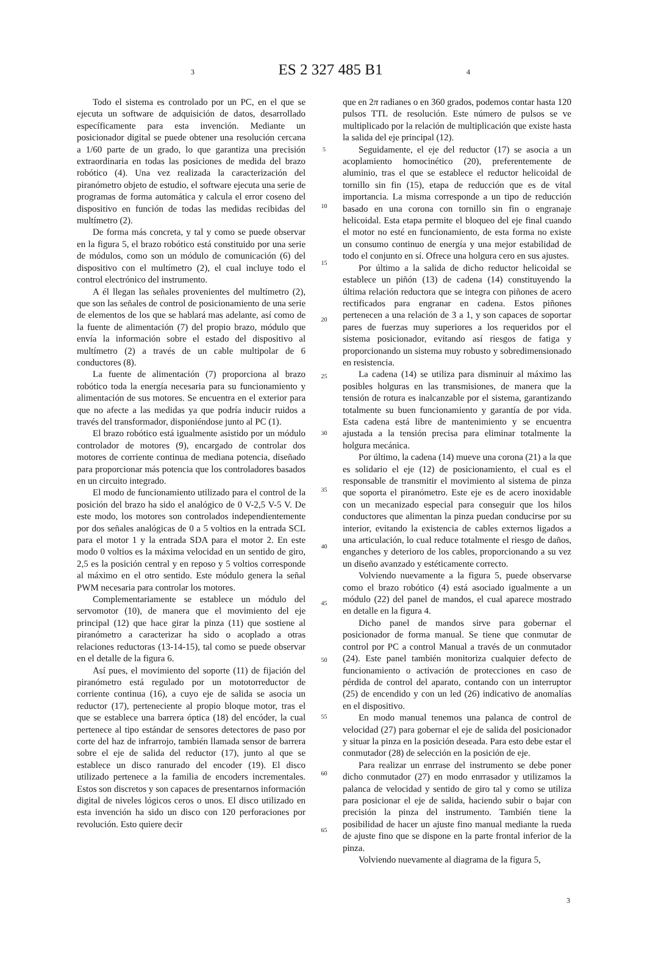3
ES 2 327 485 B1
4
Todo el sistema es controlado por un PC, en el que se ejecuta un software de adquisición de datos, desarrollado específicamente para esta invención. Mediante un posicionador digital se puede obtener una resolución cercana a 1/60 parte de un grado, lo que garantiza una precisión extraordinaria en todas las posiciones de medida del brazo robótico (4). Una vez realizada la caracterización del piranómetro objeto de estudio, el software ejecuta una serie de programas de forma automática y calcula el error coseno del dispositivo en función de todas las medidas recibidas del multímetro (2).
De forma más concreta, y tal y como se puede observar en la figura 5, el brazo robótico está constituido por una serie de módulos, como son un módulo de comunicación (6) del dispositivo con el multímetro (2), el cual incluye todo el control electrónico del instrumento.
A él llegan las señales provenientes del multímetro (2), que son las señales de control de posicionamiento de una serie de elementos de los que se hablará mas adelante, así como de la fuente de alimentación (7) del propio brazo, módulo que envía la información sobre el estado del dispositivo al multímetro (2) a través de un cable multipolar de 6 conductores (8).
La fuente de alimentación (7) proporciona al brazo robótico toda la energía necesaria para su funcionamiento y alimentación de sus motores. Se encuentra en el exterior para que no afecte a las medidas ya que podría inducir ruidos a través del transformador, disponiéndose junto al PC (1).
El brazo robótico está igualmente asistido por un módulo controlador de motores (9), encargado de controlar dos motores de corriente continua de mediana potencia, diseñado para proporcionar más potencia que los controladores basados en un circuito integrado.
El modo de funcionamiento utilizado para el control de la posición del brazo ha sido el analógico de 0 V-2,5 V-5 V. De este modo, los motores son controlados independientemente por dos señales analógicas de 0 a 5 voltios en la entrada SCL para el motor 1 y la entrada SDA para el motor 2. En este modo 0 voltios es la máxima velocidad en un sentido de giro, 2,5 es la posición central y en reposo y 5 voltios corresponde al máximo en el otro sentido. Este módulo genera la señal PWM necesaria para controlar los motores.
Complementariamente se establece un módulo del servomotor (10), de manera que el movimiento del eje principal (12) que hace girar la pinza (11) que sostiene al piranómetro a caracterizar ha sido o acoplado a otras relaciones reductoras (13-14-15), tal como se puede observar en el detalle de la figura 6.
Así pues, el movimiento del soporte (11) de fijación del piranómetro está regulado por un mototorreductor de corriente continua (16), a cuyo eje de salida se asocia un reductor (17), perteneciente al propio bloque motor, tras el que se establece una barrera óptica (18) del encóder, la cual pertenece al tipo estándar de sensores detectores de paso por corte del haz de infrarrojo, también llamada sensor de barrera sobre el eje de salida del reductor (17), junto al que se establece un disco ranurado del encoder (19). El disco utilizado pertenece a la familia de encoders incrementales. Estos son discretos y son capaces de presentarnos información digital de niveles lógicos ceros o unos. El disco utilizado en esta invención ha sido un disco con 120 perforaciones por revolución. Esto quiere decir
5
10
15
20
25
30
35
40
45
50
55
60
65
que en 2π radianes o en 360 grados, podemos contar hasta 120 pulsos TTL de resolución. Este número de pulsos se ve multiplicado por la relación de multiplicación que existe hasta la salida del eje principal (12).
Seguidamente, el eje del reductor (17) se asocia a un acoplamiento homocinético (20), preferentemente de aluminio, tras el que se establece el reductor helicoidal de tornillo sin fin (15), etapa de reducción que es de vital importancia. La misma corresponde a un tipo de reducción basado en una corona con tornillo sin fin o engranaje helicoidal. Esta etapa permite el bloqueo del eje final cuando el motor no esté en funcionamiento, de esta forma no existe un consumo continuo de energía y una mejor estabilidad de todo el conjunto en sí. Ofrece una holgura cero en sus ajustes.
Por último a la salida de dicho reductor helicoidal se establece un piñón (13) de cadena (14) constituyendo la última relación reductora que se integra con piñones de acero rectificados para engranar en cadena. Estos piñones pertenecen a una relación de 3 a 1, y son capaces de soportar pares de fuerzas muy superiores a los requeridos por el sistema posicionador, evitando así riesgos de fatiga y proporcionando un sistema muy robusto y sobredimensionado en resistencia.
La cadena (14) se utiliza para disminuir al máximo las posibles holguras en las transmisiones, de manera que la tensión de rotura es inalcanzable por el sistema, garantizando totalmente su buen funcionamiento y garantía de por vida. Esta cadena está libre de mantenimiento y se encuentra ajustada a la tensión precisa para eliminar totalmente la holgura mecánica.
Por último, la cadena (14) mueve una corona (21) a la que es solidario el eje (12) de posicionamiento, el cual es el responsable de transmitir el movimiento al sistema de pinza que soporta el piranómetro. Este eje es de acero inoxidable con un mecanizado especial para conseguir que los hilos conductores que alimentan la pinza puedan conducirse por su interior, evitando la existencia de cables externos ligados a una articulación, lo cual reduce totalmente el riesgo de daños, enganches y deterioro de los cables, proporcionando a su vez un diseño avanzado y estéticamente correcto.
Volviendo nuevamente a la figura 5, puede observarse como el brazo robótico (4) está asociado igualmente a un módulo (22) del panel de mandos, el cual aparece mostrado en detalle en la figura 4.
Dicho panel de mandos sirve para gobernar el posicionador de forma manual. Se tiene que conmutar de control por PC a control Manual a través de un conmutador (24). Este panel también monitoriza cualquier defecto de funcionamiento o activación de protecciones en caso de pérdida de control del aparato, contando con un interruptor (25) de encendido y con un led (26) indicativo de anomalías en el dispositivo.
En modo manual tenemos una palanca de control de velocidad (27) para gobernar el eje de salida del posicionador y situar la pinza en la posición deseada. Para esto debe estar el conmutador (28) de selección en la posición de eje.
Para realizar un enrrase del instrumento se debe poner dicho conmutador (27) en modo enrrasador y utilizamos la palanca de velocidad y sentido de giro tal y como se utiliza para posicionar el eje de salida, haciendo subir o bajar con precisión la pinza del instrumento. También tiene la posibilidad de hacer un ajuste fino manual mediante la rueda de ajuste fino que se dispone en la parte frontal inferior de la pinza.
Volviendo nuevamente al diagrama de la figura 5,
3